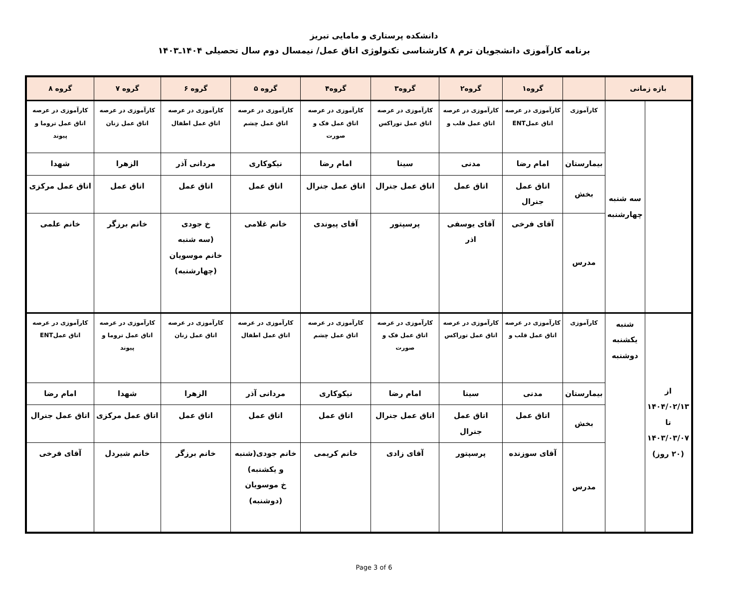دانشکده پرستاری و مامایی تبریز
برنامه کارآموزی دانشجویان ترم ۸ کارشناسی تکنولوژی اتاق عمل/ نیمسال دوم سال تحصیلی ۱۴۰۴ـ۱۴۰۳
| بازه زمانی | | | گروه۱ | گروه۲ | گروه۳ | گروه۴ | گروه ۵ | گروه ۶ | گروه ۷ | گروه ۸ |
| --- | --- | --- | --- | --- | --- | --- | --- | --- | --- | --- |
| | سه شنبه چهارشنبه | کارآموزی | کارآموزی در عرصه اتاق عملENT | کارآموزی در عرصه اتاق عمل قلب و | کارآموزی در عرصه اتاق عمل توراکس | کارآموزی در عرصه اتاق عمل فک و صورت | کارآموزی در عرصه اتاق عمل چشم | کارآموزی در عرصه اتاق عمل اطفال | کارآموزی در عرصه اتاق عمل زنان | کارآموزی در عرصه اتاق عمل تروما و پیوند |
| | | بیمارستان | امام رضا | مدنی | سینا | امام رضا | نیکوکاری | مردانی آذر | الزهرا | شهدا |
| | | بخش | اتاق عمل جنرال | اتاق عمل | اتاق عمل جنرال | اتاق عمل جنرال | اتاق عمل | اتاق عمل | اتاق عمل | اتاق عمل مرکزی |
| | | مدرس | آقای فرخی | آقای یوسفی اذر | پرسپتور | آقای پیوندی | خانم غلامی | خ جودی (سه شنبه خانم موسویان (چهارشنبه) | خانم برزگر | خانم علمی |
| از ۱۴۰۴/۰۲/۱۳ تا ۱۴۰۳/۰۳/۰۷ (۲۰ روز) | شنبه یکشنبه دوشنبه | کارآموزی | کارآموزی در عرصه اتاق عمل قلب و | کارآموزی در عرصه اتاق عمل توراکس | کارآموزی در عرصه اتاق عمل فک و صورت | کارآموزی در عرصه اتاق عمل چشم | کارآموزی در عرصه اتاق عمل اطفال | کارآموزی در عرصه اتاق عمل زنان | کارآموزی در عرصه اتاق عمل تروما و پیوند | کارآموزی در عرصه اتاق عملENT |
| | | بیمارستان | مدنی | سینا | امام رضا | نیکوکاری | مردانی آذر | الزهرا | شهدا | امام رضا |
| | | بخش | اتاق عمل | اتاق عمل جنرال | اتاق عمل جنرال | اتاق عمل | اتاق عمل | اتاق عمل | اتاق عمل مرکزی | اتاق عمل جنرال |
| | | مدرس | آقای سوزنده | پرسپتور | آقای زادی | خانم کریمی | خانم جودی(شنبه و یکشنبه) خ موسویان (دوشنبه) | خانم برزگر | خانم شیردل | آقای فرخی |
Page 3 of 6